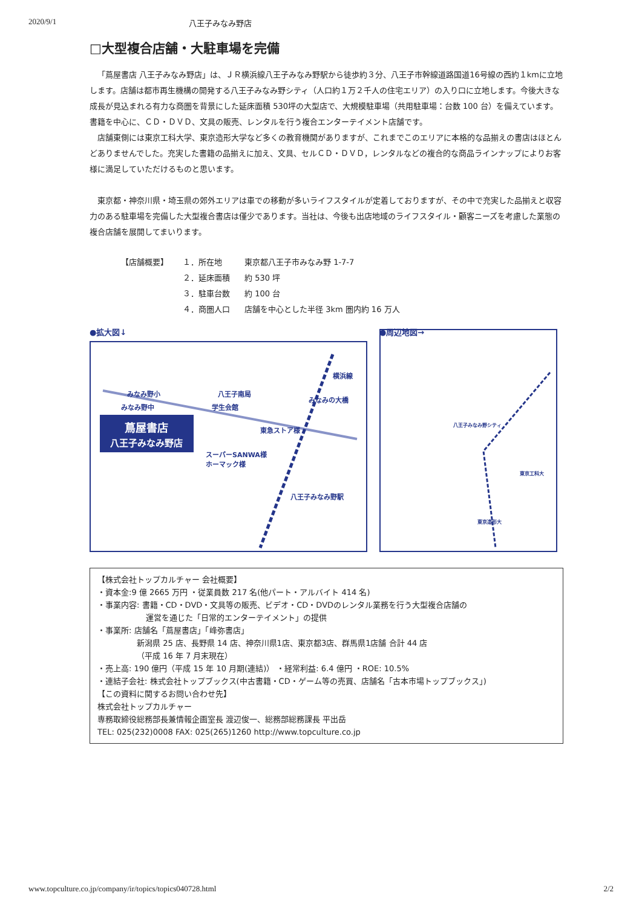2020/9/1 八王子みなみ野店
□大型複合店舗・大駐車場を完備
「蔦屋書店 八王子みなみ野店」は、ＪＲ横浜線八王子みなみ野駅から徒歩約３分、八王子市幹線道路国道16号線の西約１kmに立地します。店舗は都市再生機構の開発する八王子みなみ野シティ（人口約１万２千人の住宅エリア）の入り口に立地します。今後大きな成長が見込まれる有力な商圏を背景にした延床面積 530坪の大型店で、大規模駐車場（共用駐車場：台数 100 台）を備えています。書籍を中心に、ＣＤ・ＤＶＤ、文具の販売、レンタルを行う複合エンターテイメント店舗です。
店舗東側には東京工科大学、東京造形大学など多くの教育機関がありますが、これまでこのエリアに本格的な品揃えの書店はほとんどありませんでした。充実した書籍の品揃えに加え、文具、セルＣＤ・ＤＶＤ，レンタルなどの複合的な商品ラインナップによりお客様に満足していただけるものと思います。
東京都・神奈川県・埼玉県の郊外エリアは車での移動が多いライフスタイルが定着しておりますが、その中で充実した品揃えと収容力のある駐車場を完備した大型複合書店は僅少であります。当社は、今後も出店地域のライフスタイル・顧客ニーズを考慮した業態の複合店舗を展開してまいります。
| 【店舗概要】 | １．所在地 | 東京都八王子市みなみ野 1-7-7 |
| | ２．延床面積 | 約 530 坪 |
| | ３．駐車台数 | 約 100 台 |
| | ４．商圏人口 | 店舗を中心とした半径 3km 圏内約 16 万人 |
●拡大図↓
蔦屋書店
八王子みなみ野店
みなみ野小
みなみ野中
八王子南局
学生会館
東急ストア様
スーパーSANWA様
ホーマック様
みなみの大橋
横浜線
八王子みなみ野駅
●周辺地図→
八王子みなみ野シティ
東京造形大
東京工科大
【株式会社トップカルチャー 会社概要】
・資本金:9 億 2665 万円 ・従業員数 217 名(他パート・アルバイト 414 名)
・事業内容: 書籍・CD・DVD・文具等の販売、ビデオ・CD・DVDのレンタル業務を行う大型複合店舗の
運営を通じた「日常的エンターテイメント」の提供
・事業所: 店舗名「蔦屋書店」「峰弥書店」
新潟県 25 店、長野県 14 店、神奈川県1店、東京都3店、群馬県1店舗 合計 44 店
（平成 16 年 7 月末現在）
・売上高: 190 億円（平成 15 年 10 月期(連結)） ・経常利益: 6.4 億円 ・ROE: 10.5%
・連結子会社: 株式会社トップブックス(中古書籍・CD・ゲーム等の売買、店舗名「古本市場トップブックス」)
【この資料に関するお問い合わせ先】
株式会社トップカルチャー
専務取締役総務部長兼情報企画室長 渡辺俊一、総務部総務課長 平出岳
TEL: 025(232)0008 FAX: 025(265)1260 http://www.topculture.co.jp
www.topculture.co.jp/company/ir/topics/topics040728.html 2/2